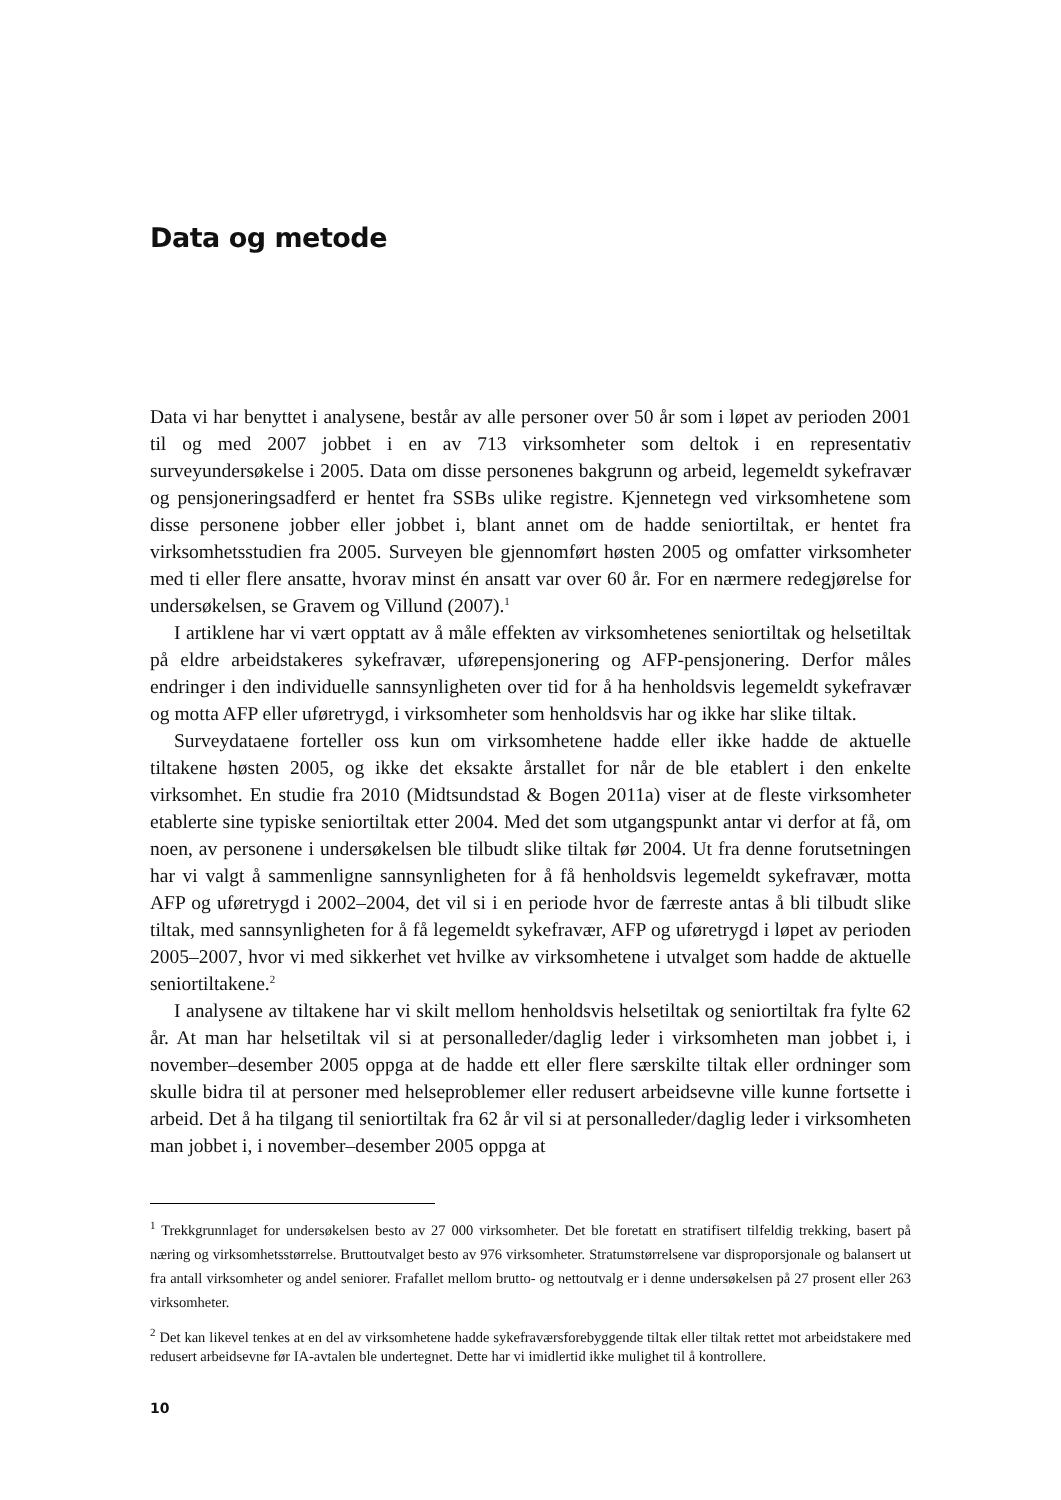Data og metode
Data vi har benyttet i analysene, består av alle personer over 50 år som i løpet av perioden 2001 til og med 2007 jobbet i en av 713 virksomheter som deltok i en representativ surveyundersøkelse i 2005. Data om disse personenes bakgrunn og arbeid, legemeldt sykefravær og pensjoneringsadferd er hentet fra SSBs ulike registre. Kjennetegn ved virksomhetene som disse personene jobber eller jobbet i, blant annet om de hadde seniortiltak, er hentet fra virksomhetsstudien fra 2005. Surveyen ble gjennomført høsten 2005 og omfatter virksomheter med ti eller flere ansatte, hvorav minst én ansatt var over 60 år. For en nærmere redegjørelse for undersøkelsen, se Gravem og Villund (2007).<sup>1</sup>
I artiklene har vi vært opptatt av å måle effekten av virksomhetenes seniortiltak og helsetiltak på eldre arbeidstakeres sykefravær, uførepensjonering og AFP-pensjonering. Derfor måles endringer i den individuelle sannsynligheten over tid for å ha henholdsvis legemeldt sykefravær og motta AFP eller uføretrygd, i virksomheter som henholdsvis har og ikke har slike tiltak.
Surveydataene forteller oss kun om virksomhetene hadde eller ikke hadde de aktuelle tiltakene høsten 2005, og ikke det eksakte årstallet for når de ble etablert i den enkelte virksomhet. En studie fra 2010 (Midtsundstad & Bogen 2011a) viser at de fleste virksomheter etablerte sine typiske seniortiltak etter 2004. Med det som utgangspunkt antar vi derfor at få, om noen, av personene i undersøkelsen ble tilbudt slike tiltak før 2004. Ut fra denne forutsetningen har vi valgt å sammenligne sannsynligheten for å få henholdsvis legemeldt sykefravær, motta AFP og uføretrygd i 2002–2004, det vil si i en periode hvor de færreste antas å bli tilbudt slike tiltak, med sannsynligheten for å få legemeldt sykefravær, AFP og uføretrygd i løpet av perioden 2005–2007, hvor vi med sikkerhet vet hvilke av virksomhetene i utvalget som hadde de aktuelle seniortiltakene.<sup>2</sup>
I analysene av tiltakene har vi skilt mellom henholdsvis helsetiltak og seniortiltak fra fylte 62 år. At man har helsetiltak vil si at personalleder/daglig leder i virksomheten man jobbet i, i november–desember 2005 oppga at de hadde ett eller flere særskilte tiltak eller ordninger som skulle bidra til at personer med helseproblemer eller redusert arbeidsevne ville kunne fortsette i arbeid. Det å ha tilgang til seniortiltak fra 62 år vil si at personalleder/daglig leder i virksomheten man jobbet i, i november–desember 2005 oppga at
<sup>1</sup> Trekkgrunnlaget for undersøkelsen besto av 27 000 virksomheter. Det ble foretatt en stratifisert tilfeldig trekking, basert på næring og virksomhetsstørrelse. Bruttoutvalget besto av 976 virksomheter. Stratumstørrelsene var disproporsjonale og balansert ut fra antall virksomheter og andel seniorer. Frafallet mellom brutto- og nettoutvalg er i denne undersøkelsen på 27 prosent eller 263 virksomheter.
<sup>2</sup> Det kan likevel tenkes at en del av virksomhetene hadde sykefraværsforebyggende tiltak eller tiltak rettet mot arbeidstakere med redusert arbeidsevne før IA-avtalen ble undertegnet. Dette har vi imidlertid ikke mulighet til å kontrollere.
10